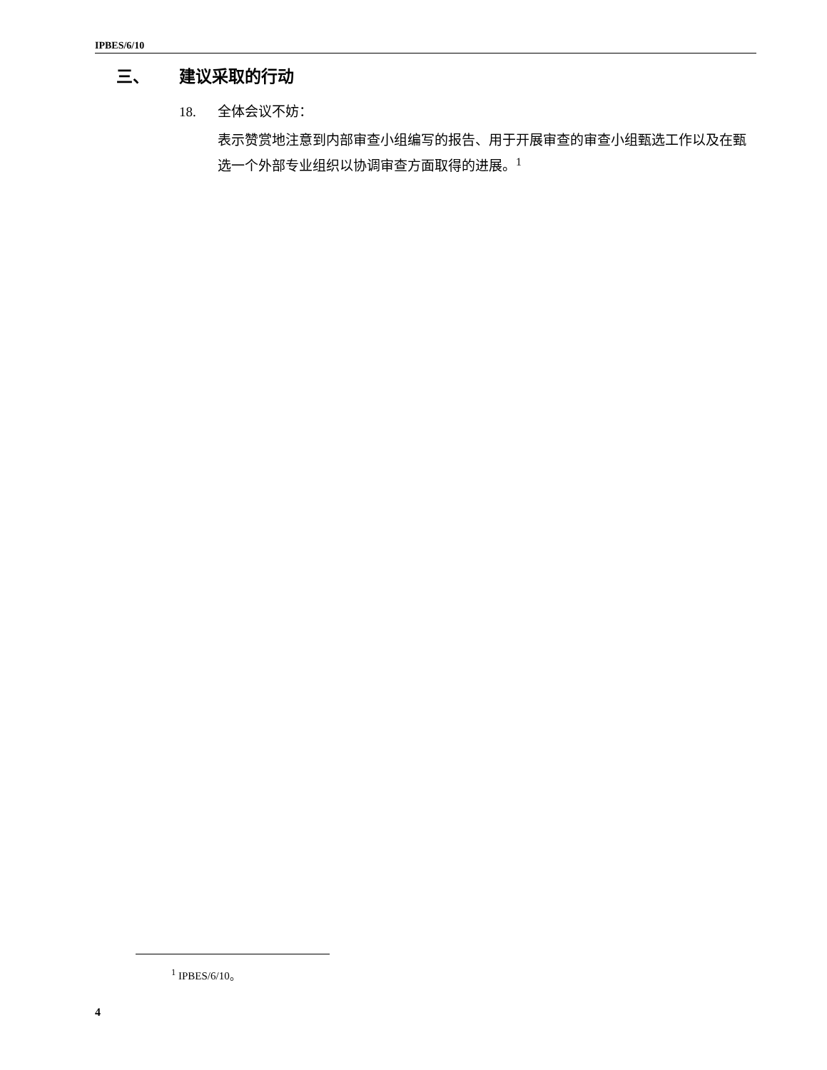IPBES/6/10
三、 建议采取的行动
18. 全体会议不妨：
表示赞赏地注意到内部审查小组编写的报告、用于开展审查的审查小组甄选工作以及在甄选一个外部专业组织以协调审查方面取得的进展。<sup>1</sup>
<sup>1</sup> IPBES/6/10。
4